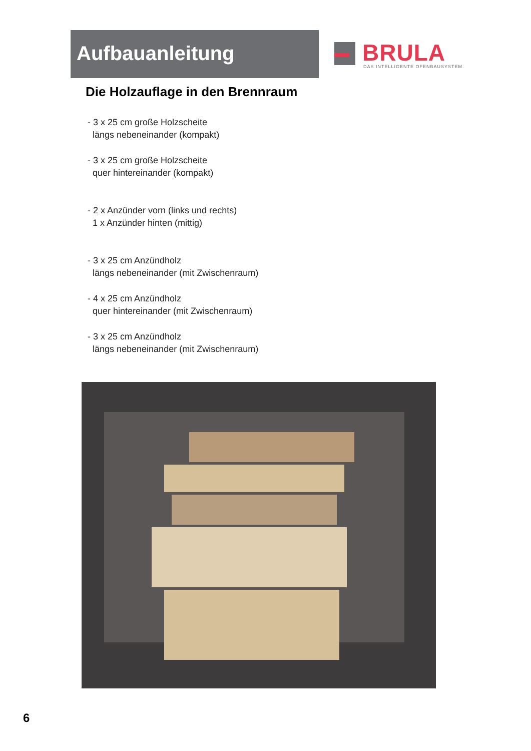Aufbauanleitung
BRULA
DAS INTELLIGENTE OFENBAUSYSTEM.
Die Holzauflage in den Brennraum
- 3 x 25 cm große Holzscheite
längs nebeneinander (kompakt)
- 3 x 25 cm große Holzscheite
quer hintereinander (kompakt)
- 2 x Anzünder vorn (links und rechts)
1 x Anzünder hinten (mittig)
- 3 x 25 cm Anzündholz
längs nebeneinander (mit Zwischenraum)
- 4 x 25 cm Anzündholz
quer hintereinander (mit Zwischenraum)
- 3 x 25 cm Anzündholz
längs nebeneinander (mit Zwischenraum)
6